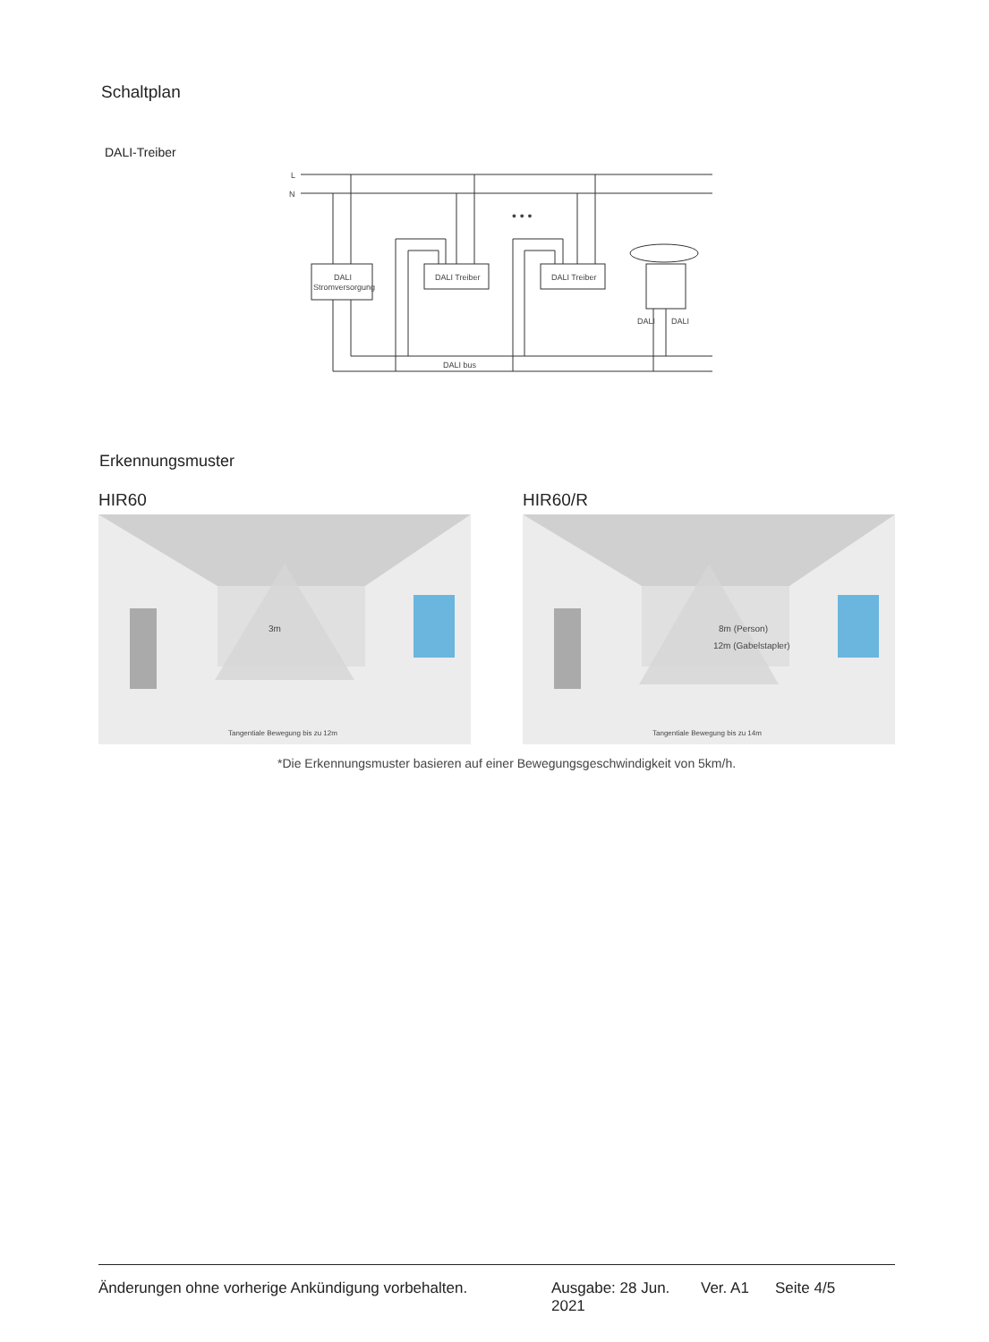Schaltplan
DALI-Treiber
L
N
DALI
Stromversorgung
DALI Treiber
DALI Treiber
DALI
DALI
DALI bus
• • •
Erkennungsmuster
HIR60 HIR60/R
3m
Tangentiale Bewegung bis zu 12m
8m (Person)
12m (Gabelstapler)
Tangentiale Bewegung bis zu 14m
*Die Erkennungsmuster basieren auf einer Bewegungsgeschwindigkeit von 5km/h.
Änderungen ohne vorherige Ankündigung vorbehalten. Ausgabe: 28 Jun. 2021 Ver. A1 Seite 4/5